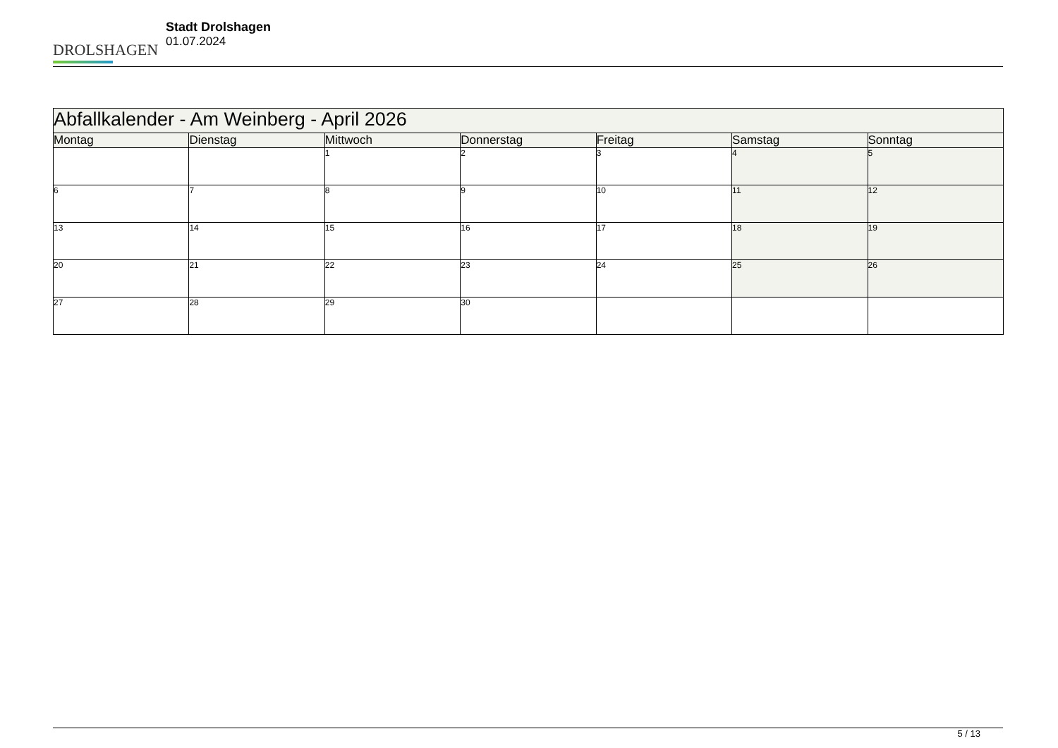DROLSHAGEN
Stadt Drolshagen
01.07.2024
| Abfallkalender - Am Weinberg - April 2026 | | | | | | |
| Montag | Dienstag | Mittwoch | Donnerstag | Freitag | Samstag | Sonntag |
| | | 1 | 2 | 3 | 4 | 5 |
| 6 | 7 | 8 | 9 | 10 | 11 | 12 |
| 13 | 14 | 15 | 16 | 17 | 18 | 19 |
| 20 | 21 | 22 | 23 | 24 | 25 | 26 |
| 27 | 28 | 29 | 30 | | | |
5 / 13